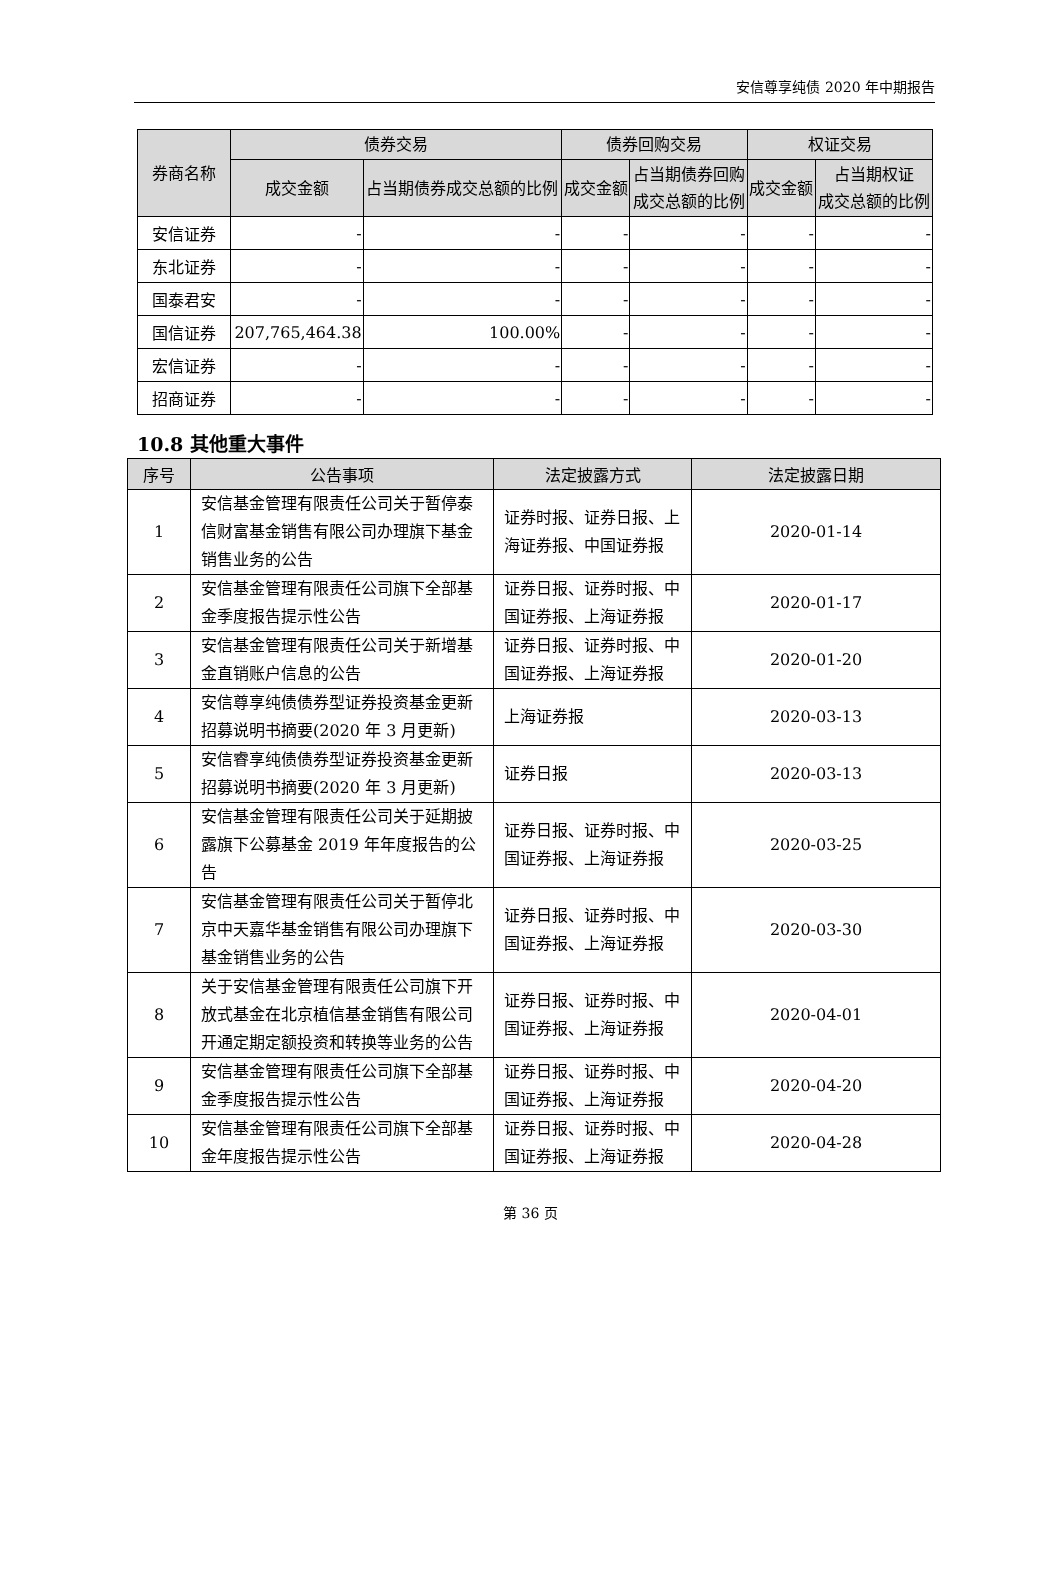安信尊享纯债 2020 年中期报告
| 券商名称 | 债券交易 | | 债券回购交易 | | 权证交易 | |
| --- | --- | --- | --- | --- | --- | --- |
| | 成交金额 | 占当期债券成交总额的比例 | 成交金额 | 占当期债券回购 成交总额的比例 | 成交金额 | 占当期权证 成交总额的比例 |
| 安信证券 | - | - | - | - | - | - |
| 东北证券 | - | - | - | - | - | - |
| 国泰君安 | - | - | - | - | - | - |
| 国信证券 | 207,765,464.38 | 100.00% | - | - | - | - |
| 宏信证券 | - | - | - | - | - | - |
| 招商证券 | - | - | - | - | - | - |
10.8 其他重大事件
| 序号 | 公告事项 | 法定披露方式 | 法定披露日期 |
| --- | --- | --- | --- |
| 1 | 安信基金管理有限责任公司关于暂停泰信财富基金销售有限公司办理旗下基金销售业务的公告 | 证券时报、证券日报、上海证券报、中国证券报 | 2020-01-14 |
| 2 | 安信基金管理有限责任公司旗下全部基金季度报告提示性公告 | 证券日报、证券时报、中国证券报、上海证券报 | 2020-01-17 |
| 3 | 安信基金管理有限责任公司关于新增基金直销账户信息的公告 | 证券日报、证券时报、中国证券报、上海证券报 | 2020-01-20 |
| 4 | 安信尊享纯债债券型证券投资基金更新招募说明书摘要(2020 年 3 月更新) | 上海证券报 | 2020-03-13 |
| 5 | 安信睿享纯债债券型证券投资基金更新招募说明书摘要(2020 年 3 月更新) | 证券日报 | 2020-03-13 |
| 6 | 安信基金管理有限责任公司关于延期披露旗下公募基金 2019 年年度报告的公告 | 证券日报、证券时报、中国证券报、上海证券报 | 2020-03-25 |
| 7 | 安信基金管理有限责任公司关于暂停北京中天嘉华基金销售有限公司办理旗下基金销售业务的公告 | 证券日报、证券时报、中国证券报、上海证券报 | 2020-03-30 |
| 8 | 关于安信基金管理有限责任公司旗下开放式基金在北京植信基金销售有限公司开通定期定额投资和转换等业务的公告 | 证券日报、证券时报、中国证券报、上海证券报 | 2020-04-01 |
| 9 | 安信基金管理有限责任公司旗下全部基金季度报告提示性公告 | 证券日报、证券时报、中国证券报、上海证券报 | 2020-04-20 |
| 10 | 安信基金管理有限责任公司旗下全部基金年度报告提示性公告 | 证券日报、证券时报、中国证券报、上海证券报 | 2020-04-28 |
第 36 页